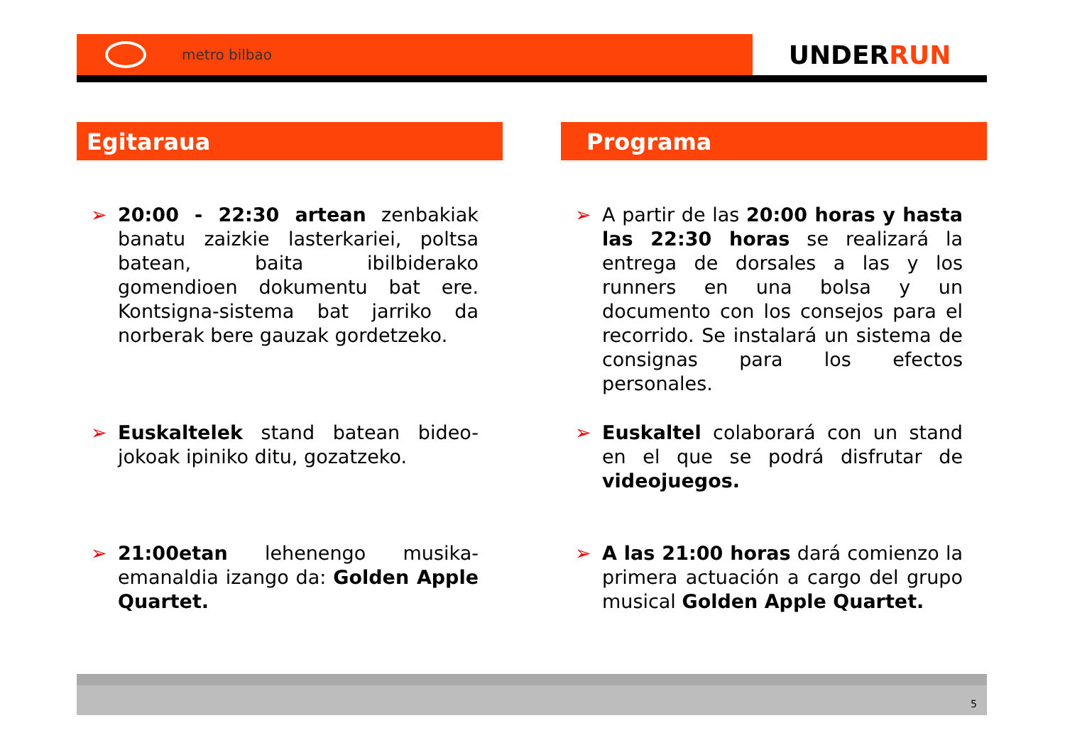metro bilbao
UNDER RUN
Egitaraua
➢ 20:00 - 22:30 artean zenbakiak banatu zaizkie lasterkariei, poltsa batean, baita ibilbiderako gomendioen dokumentu bat ere. Kontsigna-sistema bat jarriko da norberak bere gauzak gordetzeko.
➢ Euskaltelek stand batean bideo-jokoak ipiniko ditu, gozatzeko.
➢ 21:00etan lehenengo musika-emanaldia izango da: Golden Apple Quartet.
Programa
➢ A partir de las 20:00 horas y hasta las 22:30 horas se realizará la entrega de dorsales a las y los runners en una bolsa y un documento con los consejos para el recorrido. Se instalará un sistema de consignas para los efectos personales.
➢ Euskaltel colaborará con un stand en el que se podrá disfrutar de videojuegos.
➢ A las 21:00 horas dará comienzo la primera actuación a cargo del grupo musical Golden Apple Quartet.
5